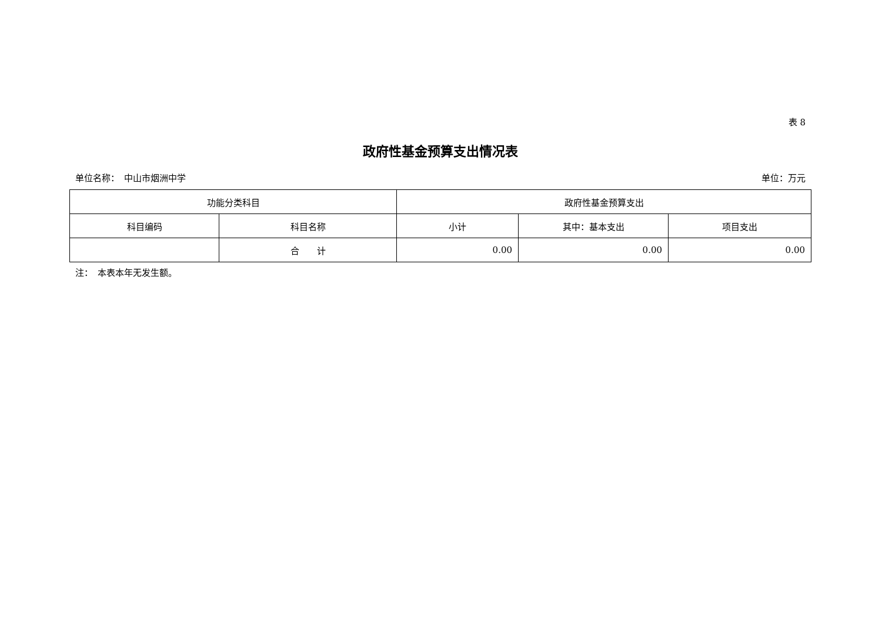表 8
政府性基金预算支出情况表
单位名称：　中山市烟洲中学 单位：万元
| 功能分类科目 | | 政府性基金预算支出 | | |
| --- | --- | --- | --- | --- |
| 科目编码 | 科目名称 | 小计 | 其中：基本支出 | 项目支出 |
| | 合 计 | 0.00 | 0.00 | 0.00 |
注：　本表本年无发生额。